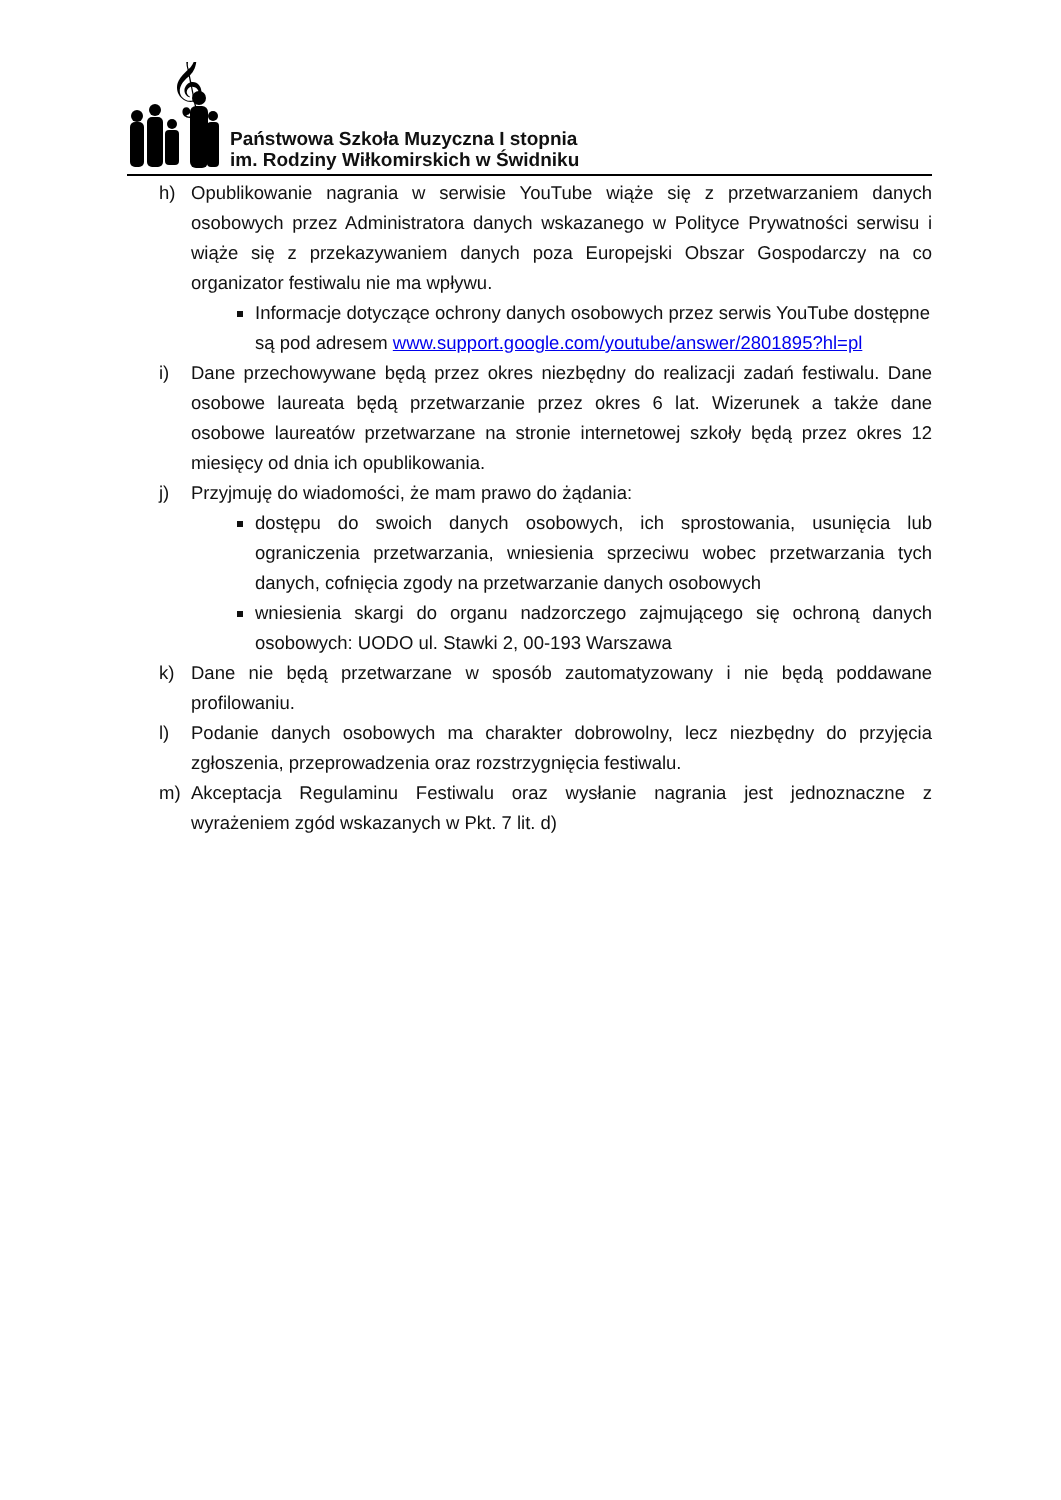𝄞
Państwowa Szkoła Muzyczna I stopnia
im. Rodziny Wiłkomirskich w Świdniku
h) Opublikowanie nagrania w serwisie YouTube wiąże się z przetwarzaniem danych osobowych przez Administratora danych wskazanego w Polityce Prywatności serwisu i wiąże się z przekazywaniem danych poza Europejski Obszar Gospodarczy na co organizator festiwalu nie ma wpływu.
Informacje dotyczące ochrony danych osobowych przez serwis YouTube dostępne są pod adresem www.support.google.com/youtube/answer/2801895?hl=pl
i) Dane przechowywane będą przez okres niezbędny do realizacji zadań festiwalu. Dane osobowe laureata będą przetwarzanie przez okres 6 lat. Wizerunek a także dane osobowe laureatów przetwarzane na stronie internetowej szkoły będą przez okres 12 miesięcy od dnia ich opublikowania.
j) Przyjmuję do wiadomości, że mam prawo do żądania:
dostępu do swoich danych osobowych, ich sprostowania, usunięcia lub ograniczenia przetwarzania, wniesienia sprzeciwu wobec przetwarzania tych danych, cofnięcia zgody na przetwarzanie danych osobowych
wniesienia skargi do organu nadzorczego zajmującego się ochroną danych osobowych: UODO ul. Stawki 2, 00-193 Warszawa
k) Dane nie będą przetwarzane w sposób zautomatyzowany i nie będą poddawane profilowaniu.
l) Podanie danych osobowych ma charakter dobrowolny, lecz niezbędny do przyjęcia zgłoszenia, przeprowadzenia oraz rozstrzygnięcia festiwalu.
m) Akceptacja Regulaminu Festiwalu oraz wysłanie nagrania jest jednoznaczne z wyrażeniem zgód wskazanych w Pkt. 7 lit. d)